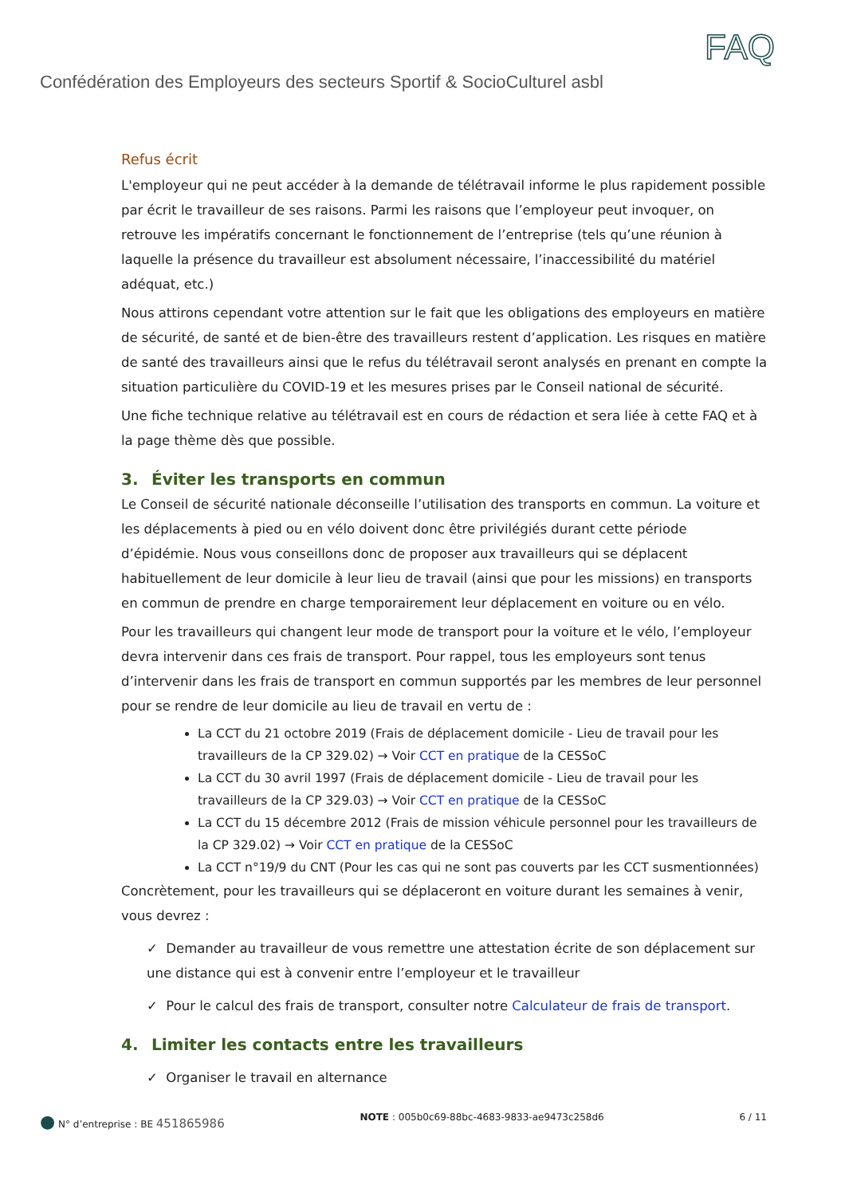FAQ
Confédération des Employeurs des secteurs Sportif & SocioCulturel asbl
Refus écrit
L'employeur qui ne peut accéder à la demande de télétravail informe le plus rapidement possible par écrit le travailleur de ses raisons. Parmi les raisons que l’employeur peut invoquer, on retrouve les impératifs concernant le fonctionnement de l’entreprise (tels qu’une réunion à laquelle la présence du travailleur est absolument nécessaire, l’inaccessibilité du matériel adéquat, etc.)
Nous attirons cependant votre attention sur le fait que les obligations des employeurs en matière de sécurité, de santé et de bien-être des travailleurs restent d’application. Les risques en matière de santé des travailleurs ainsi que le refus du télétravail seront analysés en prenant en compte la situation particulière du COVID-19 et les mesures prises par le Conseil national de sécurité.
Une fiche technique relative au télétravail est en cours de rédaction et sera liée à cette FAQ et à la page thème dès que possible.
3. Éviter les transports en commun
Le Conseil de sécurité nationale déconseille l’utilisation des transports en commun. La voiture et les déplacements à pied ou en vélo doivent donc être privilégiés durant cette période d’épidémie. Nous vous conseillons donc de proposer aux travailleurs qui se déplacent habituellement de leur domicile à leur lieu de travail (ainsi que pour les missions) en transports en commun de prendre en charge temporairement leur déplacement en voiture ou en vélo.
Pour les travailleurs qui changent leur mode de transport pour la voiture et le vélo, l’employeur devra intervenir dans ces frais de transport. Pour rappel, tous les employeurs sont tenus d’intervenir dans les frais de transport en commun supportés par les membres de leur personnel pour se rendre de leur domicile au lieu de travail en vertu de :
La CCT du 21 octobre 2019 (Frais de déplacement domicile - Lieu de travail pour les travailleurs de la CP 329.02) → Voir CCT en pratique de la CESSoC
La CCT du 30 avril 1997 (Frais de déplacement domicile - Lieu de travail pour les travailleurs de la CP 329.03) → Voir CCT en pratique de la CESSoC
La CCT du 15 décembre 2012 (Frais de mission véhicule personnel pour les travailleurs de la CP 329.02) → Voir CCT en pratique de la CESSoC
La CCT n°19/9 du CNT (Pour les cas qui ne sont pas couverts par les CCT susmentionnées)
Concrètement, pour les travailleurs qui se déplaceront en voiture durant les semaines à venir, vous devrez :
✓ Demander au travailleur de vous remettre une attestation écrite de son déplacement sur une distance qui est à convenir entre l’employeur et le travailleur
✓ Pour le calcul des frais de transport, consulter notre Calculateur de frais de transport.
4. Limiter les contacts entre les travailleurs
✓ Organiser le travail en alternance
● N° d’entreprise : BE 451865986 NOTE : 005b0c69-88bc-4683-9833-ae9473c258d6 6 / 11